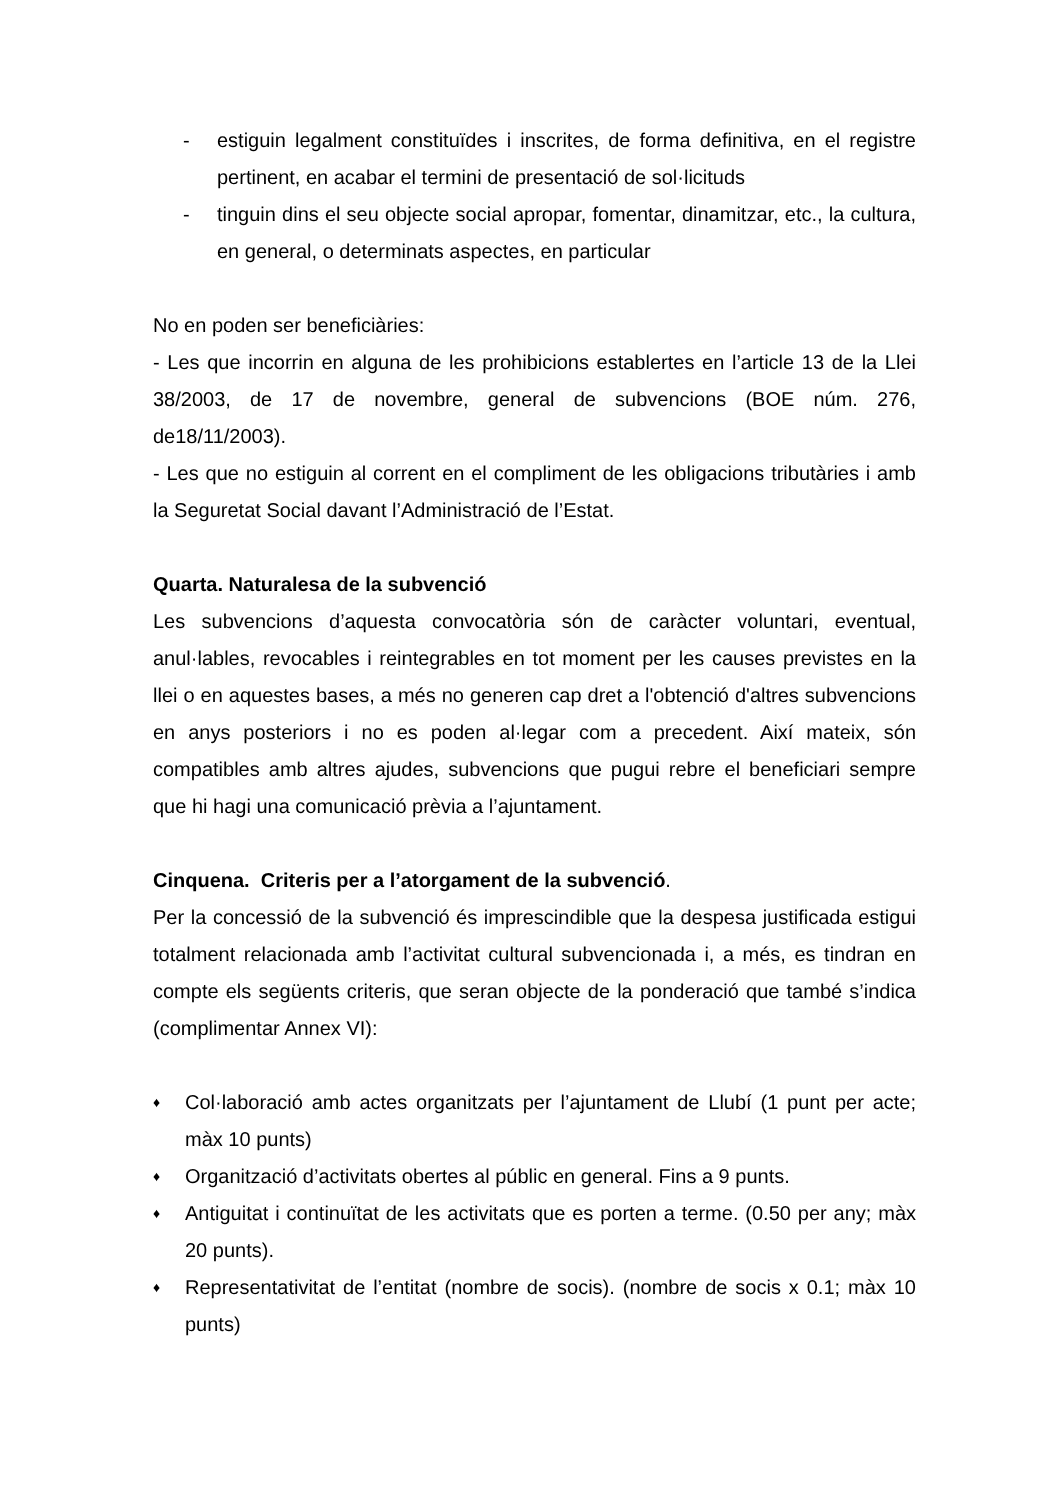- estiguin legalment constituïdes i inscrites, de forma definitiva, en el registre pertinent, en acabar el termini de presentació de sol·licituds
- tinguin dins el seu objecte social apropar, fomentar, dinamitzar, etc., la cultura, en general, o determinats aspectes, en particular
No en poden ser beneficiàries:
- Les que incorrin en alguna de les prohibicions establertes en l’article 13 de la Llei 38/2003, de 17 de novembre, general de subvencions (BOE núm. 276, de18/11/2003).
- Les que no estiguin al corrent en el compliment de les obligacions tributàries i amb la Seguretat Social davant l’Administració de l’Estat.
Quarta. Naturalesa de la subvenció
Les subvencions d’aquesta convocatòria són de caràcter voluntari, eventual, anul·lables, revocables i reintegrables en tot moment per les causes previstes en la llei o en aquestes bases, a més no generen cap dret a l'obtenció d'altres subvencions en anys posteriors i no es poden al·legar com a precedent. Així mateix, són compatibles amb altres ajudes, subvencions que pugui rebre el beneficiari sempre que hi hagi una comunicació prèvia a l’ajuntament.
Cinquena. Criteris per a l’atorgament de la subvenció.
Per la concessió de la subvenció és imprescindible que la despesa justificada estigui totalment relacionada amb l’activitat cultural subvencionada i, a més, es tindran en compte els següents criteris, que seran objecte de la ponderació que també s’indica (complimentar Annex VI):
♦
Col·laboració amb actes organitzats per l’ajuntament de Llubí (1 punt per acte; màx 10 punts)
♦
Organització d’activitats obertes al públic en general. Fins a 9 punts.
♦
Antiguitat i continuïtat de les activitats que es porten a terme. (0.50 per any; màx 20 punts).
♦
Representativitat de l’entitat (nombre de socis). (nombre de socis x 0.1; màx 10 punts)